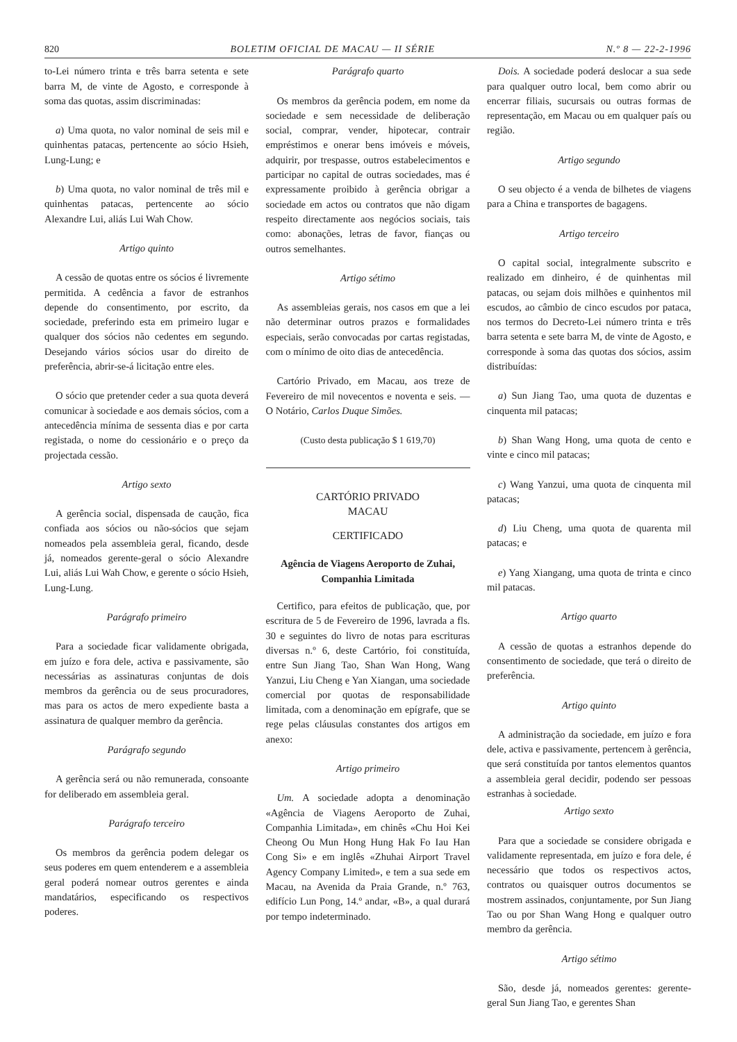820 BOLETIM OFICIAL DE MACAU — II SÉRIE N.º 8 — 22-2-1996
to-Lei número trinta e três barra setenta e sete barra M, de vinte de Agosto, e corresponde à soma das quotas, assim discriminadas:
a) Uma quota, no valor nominal de seis mil e quinhentas patacas, pertencente ao sócio Hsieh, Lung-Lung; e
b) Uma quota, no valor nominal de três mil e quinhentas patacas, pertencente ao sócio Alexandre Lui, aliás Lui Wah Chow.
Artigo quinto
A cessão de quotas entre os sócios é livremente permitida. A cedência a favor de estranhos depende do consentimento, por escrito, da sociedade, preferindo esta em primeiro lugar e qualquer dos sócios não cedentes em segundo. Desejando vários sócios usar do direito de preferência, abrir-se-á licitação entre eles.
O sócio que pretender ceder a sua quota deverá comunicar à sociedade e aos demais sócios, com a antecedência mínima de sessenta dias e por carta registada, o nome do cessionário e o preço da projectada cessão.
Artigo sexto
A gerência social, dispensada de caução, fica confiada aos sócios ou não-sócios que sejam nomeados pela assembleia geral, ficando, desde já, nomeados gerente-geral o sócio Alexandre Lui, aliás Lui Wah Chow, e gerente o sócio Hsieh, Lung-Lung.
Parágrafo primeiro
Para a sociedade ficar validamente obrigada, em juízo e fora dele, activa e passivamente, são necessárias as assinaturas conjuntas de dois membros da gerência ou de seus procuradores, mas para os actos de mero expediente basta a assinatura de qualquer membro da gerência.
Parágrafo segundo
A gerência será ou não remunerada, consoante for deliberado em assembleia geral.
Parágrafo terceiro
Os membros da gerência podem delegar os seus poderes em quem entenderem e a assembleia geral poderá nomear outros gerentes e ainda mandatários, especificando os respectivos poderes.
Parágrafo quarto
Os membros da gerência podem, em nome da sociedade e sem necessidade de deliberação social, comprar, vender, hipotecar, contrair empréstimos e onerar bens imóveis e móveis, adquirir, por trespasse, outros estabelecimentos e participar no capital de outras sociedades, mas é expressamente proibido à gerência obrigar a sociedade em actos ou contratos que não digam respeito directamente aos negócios sociais, tais como: abonações, letras de favor, fianças ou outros semelhantes.
Artigo sétimo
As assembleias gerais, nos casos em que a lei não determinar outros prazos e formalidades especiais, serão convocadas por cartas registadas, com o mínimo de oito dias de antecedência.
Cartório Privado, em Macau, aos treze de Fevereiro de mil novecentos e noventa e seis. — O Notário, Carlos Duque Simões.
(Custo desta publicação $ 1 619,70)
CARTÓRIO PRIVADO
MACAU
CERTIFICADO
Agência de Viagens Aeroporto de Zuhai, Companhia Limitada
Certifico, para efeitos de publicação, que, por escritura de 5 de Fevereiro de 1996, lavrada a fls. 30 e seguintes do livro de notas para escrituras diversas n.º 6, deste Cartório, foi constituída, entre Sun Jiang Tao, Shan Wan Hong, Wang Yanzui, Liu Cheng e Yan Xiangan, uma sociedade comercial por quotas de responsabilidade limitada, com a denominação em epígrafe, que se rege pelas cláusulas constantes dos artigos em anexo:
Artigo primeiro
Um. A sociedade adopta a denominação «Agência de Viagens Aeroporto de Zuhai, Companhia Limitada», em chinês «Chu Hoi Kei Cheong Ou Mun Hong Hung Hak Fo Iau Han Cong Si» e em inglês «Zhuhai Airport Travel Agency Company Limited», e tem a sua sede em Macau, na Avenida da Praia Grande, n.º 763, edifício Lun Pong, 14.º andar, «B», a qual durará por tempo indeterminado.
Dois. A sociedade poderá deslocar a sua sede para qualquer outro local, bem como abrir ou encerrar filiais, sucursais ou outras formas de representação, em Macau ou em qualquer país ou região.
Artigo segundo
O seu objecto é a venda de bilhetes de viagens para a China e transportes de bagagens.
Artigo terceiro
O capital social, integralmente subscrito e realizado em dinheiro, é de quinhentas mil patacas, ou sejam dois milhões e quinhentos mil escudos, ao câmbio de cinco escudos por pataca, nos termos do Decreto-Lei número trinta e três barra setenta e sete barra M, de vinte de Agosto, e corresponde à soma das quotas dos sócios, assim distribuídas:
a) Sun Jiang Tao, uma quota de duzentas e cinquenta mil patacas;
b) Shan Wang Hong, uma quota de cento e vinte e cinco mil patacas;
c) Wang Yanzui, uma quota de cinquenta mil patacas;
d) Liu Cheng, uma quota de quarenta mil patacas; e
e) Yang Xiangang, uma quota de trinta e cinco mil patacas.
Artigo quarto
A cessão de quotas a estranhos depende do consentimento de sociedade, que terá o direito de preferência.
Artigo quinto
A administração da sociedade, em juízo e fora dele, activa e passivamente, pertencem à gerência, que será constituída por tantos elementos quantos a assembleia geral decidir, podendo ser pessoas estranhas à sociedade.
Artigo sexto
Para que a sociedade se considere obrigada e validamente representada, em juízo e fora dele, é necessário que todos os respectivos actos, contratos ou quaisquer outros documentos se mostrem assinados, conjuntamente, por Sun Jiang Tao ou por Shan Wang Hong e qualquer outro membro da gerência.
Artigo sétimo
São, desde já, nomeados gerentes: gerente-geral Sun Jiang Tao, e gerentes Shan